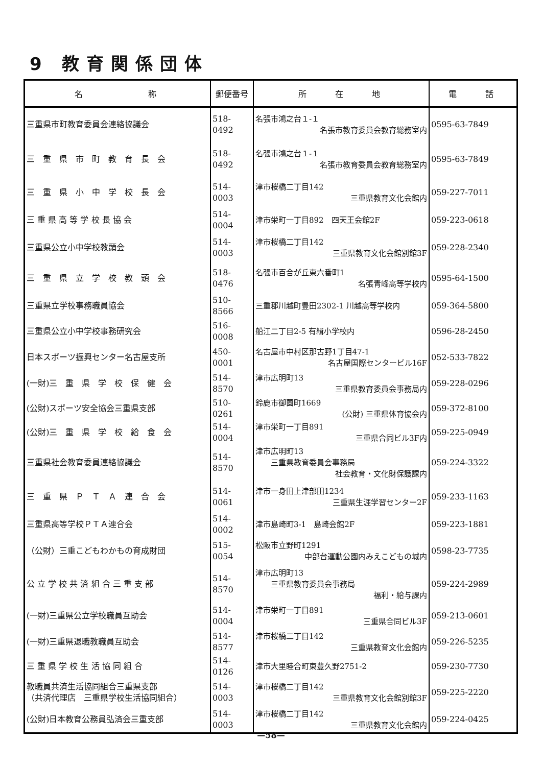9 教育関係団体
| 名 称 | 郵便番号 | 所 在 地 | 電 話 |
| --- | --- | --- | --- |
| 三重県市町教育委員会連絡協議会 | 518-0492 | 名張市鴻之台１-１ 名張市教育委員会教育総務室内 | 0595-63-7849 |
| 三 重 県 市 町 教 育 長 会 | 518-0492 | 名張市鴻之台１-１ 名張市教育委員会教育総務室内 | 0595-63-7849 |
| 三 重 県 小 中 学 校 長 会 | 514-0003 | 津市桜橋二丁目142 三重県教育文化会館内 | 059-227-7011 |
| 三 重 県 高 等 学 校 長 協 会 | 514-0004 | 津市栄町一丁目892 四天王会館2F | 059-223-0618 |
| 三重県公立小中学校教頭会 | 514-0003 | 津市桜橋二丁目142 三重県教育文化会館別館3F | 059-228-2340 |
| 三 重 県 立 学 校 教 頭 会 | 518-0476 | 名張市百合が丘東六番町1 名張青峰高等学校内 | 0595-64-1500 |
| 三重県立学校事務職員協会 | 510-8566 | 三重郡川越町豊田2302-1 川越高等学校内 | 059-364-5800 |
| 三重県公立小中学校事務研究会 | 516-0008 | 船江二丁目2-5 有緝小学校内 | 0596-28-2450 |
| 日本スポーツ振興センター名古屋支所 | 450-0001 | 名古屋市中村区那古野1丁目47-1 名古屋国際センタービル16F | 052-533-7822 |
| (一財)三 重 県 学 校 保 健 会 | 514-8570 | 津市広明町13 三重県教育委員会事務局内 | 059-228-0296 |
| (公財)スポーツ安全協会三重県支部 | 510-0261 | 鈴鹿市御薗町1669 (公財) 三重県体育協会内 | 059-372-8100 |
| (公財)三 重 県 学 校 給 食 会 | 514-0004 | 津市栄町一丁目891 三重県合同ビル3F内 | 059-225-0949 |
| 三重県社会教育委員連絡協議会 | 514-8570 | 津市広明町13 三重県教育委員会事務局 社会教育・文化財保護課内 | 059-224-3322 |
| 三 重 県 Ｐ Ｔ Ａ 連 合 会 | 514-0061 | 津市一身田上津部田1234 三重県生涯学習センター2F | 059-233-1163 |
| 三重県高等学校ＰＴＡ連合会 | 514-0002 | 津市島崎町3-1 島崎会館2F | 059-223-1881 |
| （公財）三重こどもわかもの育成財団 | 515-0054 | 松阪市立野町1291 中部台運動公園内みえこどもの城内 | 0598-23-7735 |
| 公 立 学 校 共 済 組 合 三 重 支 部 | 514-8570 | 津市広明町13 三重県教育委員会事務局 福利・給与課内 | 059-224-2989 |
| (一財)三重県公立学校職員互助会 | 514-0004 | 津市栄町一丁目891 三重県合同ビル3F | 059-213-0601 |
| (一財)三重県退職教職員互助会 | 514-8577 | 津市桜橋二丁目142 三重県教育文化会館内 | 059-226-5235 |
| 三 重 県 学 校 生 活 協 同 組 合 | 514-0126 | 津市大里睦合町東豊久野2751-2 | 059-230-7730 |
| 教職員共済生活協同組合三重県支部 （共済代理店 三重県学校生活協同組合） | 514-0003 | 津市桜橋二丁目142 三重県教育文化会館別館3F | 059-225-2220 |
| (公財)日本教育公務員弘済会三重支部 | 514-0003 | 津市桜橋二丁目142 三重県教育文化会館内 | 059-224-0425 |
—58—